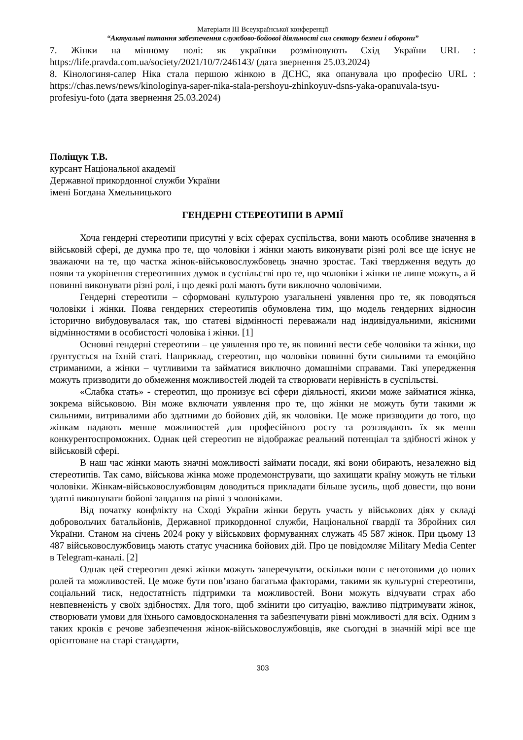Матеріали III Всеукраїнської конференції
“Актуальні питання забезпечення службово-бойової діяльності сил сектору безпеи і оборони”
7. Жінки на мінному полі: як українки розміновують Схід України URL : https://life.pravda.com.ua/society/2021/10/7/246143/ (дата звернення 25.03.2024)
8. Кінологиня-сапер Ніка стала першою жінкою в ДСНС, яка опанувала цю професію URL : https://chas.news/news/kinologinya-saper-nika-stala-pershoyu-zhinkoyuv-dsns-yaka-opanuvala-tsyu-profesiyu-foto (дата звернення 25.03.2024)
Поліщук Т.В.
курсант Національної академії
Державної прикордонної служби України
імені Богдана Хмельницького
ГЕНДЕРНІ СТЕРЕОТИПИ В АРМІЇ
Хоча гендерні стереотипи присутні у всіх сферах суспільства, вони мають особливе значення в військовій сфері, де думка про те, що чоловіки і жінки мають виконувати різні ролі все ще існує не зважаючи на те, що частка жінок-військовослужбовець значно зростає. Такі твердження ведуть до появи та укорінення стереотипних думок в суспільстві про те, що чоловіки і жінки не лише можуть, а й повинні виконувати різні ролі, і що деякі ролі мають бути виключно чоловічими.
Гендерні стереотипи – сформовані культурою узагальнені уявлення про те, як поводяться чоловіки і жінки. Поява гендерних стереотипів обумовлена тим, що модель гендерних відносин історично вибудовувалася так, що статеві відмінності переважали над індивідуальними, якісними відмінностями в особистості чоловіка і жінки. [1]
Основні гендерні стереотипи – це уявлення про те, як повинні вести себе чоловіки та жінки, що ґрунтується на їхній статі. Наприклад, стереотип, що чоловіки повинні бути сильними та емоційно стриманими, а жінки – чутливими та займатися виключно домашніми справами. Такі упередження можуть призводити до обмеження можливостей людей та створювати нерівність в суспільстві.
«Слабка стать» - стереотип, що пронизує всі сфери діяльності, якими може займатися жінка, зокрема військовою. Він може включати уявлення про те, що жінки не можуть бути такими ж сильними, витривалими або здатними до бойових дій, як чоловіки. Це може призводити до того, що жінкам надають менше можливостей для професійного росту та розглядають їх як менш конкурентоспроможних. Однак цей стереотип не відображає реальний потенціал та здібності жінок у військовій сфері.
В наш час жінки мають значні можливості займати посади, які вони обирають, незалежно від стереотипів. Так само, військова жінка може продемонструвати, що захищати країну можуть не тільки чоловіки. Жінкам-військовослужбовцям доводиться прикладати більше зусиль, щоб довести, що вони здатні виконувати бойові завдання на рівні з чоловіками.
Від початку конфлікту на Сході України жінки беруть участь у військових діях у складі добровольчих батальйонів, Державної прикордонної служби, Національної гвардії та Збройних сил України. Станом на січень 2024 року у військових формуваннях служать 45 587 жінок. При цьому 13 487 військовослужбовиць мають статус учасника бойових дій. Про це повідомляє Military Media Center в Telegram-каналі. [2]
Однак цей стереотип деякі жінки можуть заперечувати, оскільки вони є неготовими до нових ролей та можливостей. Це може бути пов’язано багатьма факторами, такими як культурні стереотипи, соціальний тиск, недостатність підтримки та можливостей. Вони можуть відчувати страх або невпевненість у своїх здібностях. Для того, щоб змінити цю ситуацію, важливо підтримувати жінок, створювати умови для їхнього самовдосконалення та забезпечувати рівні можливості для всіх. Одним з таких кроків є речове забезпечення жінок-військовослужбовців, яке сьогодні в значній мірі все ще орієнтоване на старі стандарти,
303